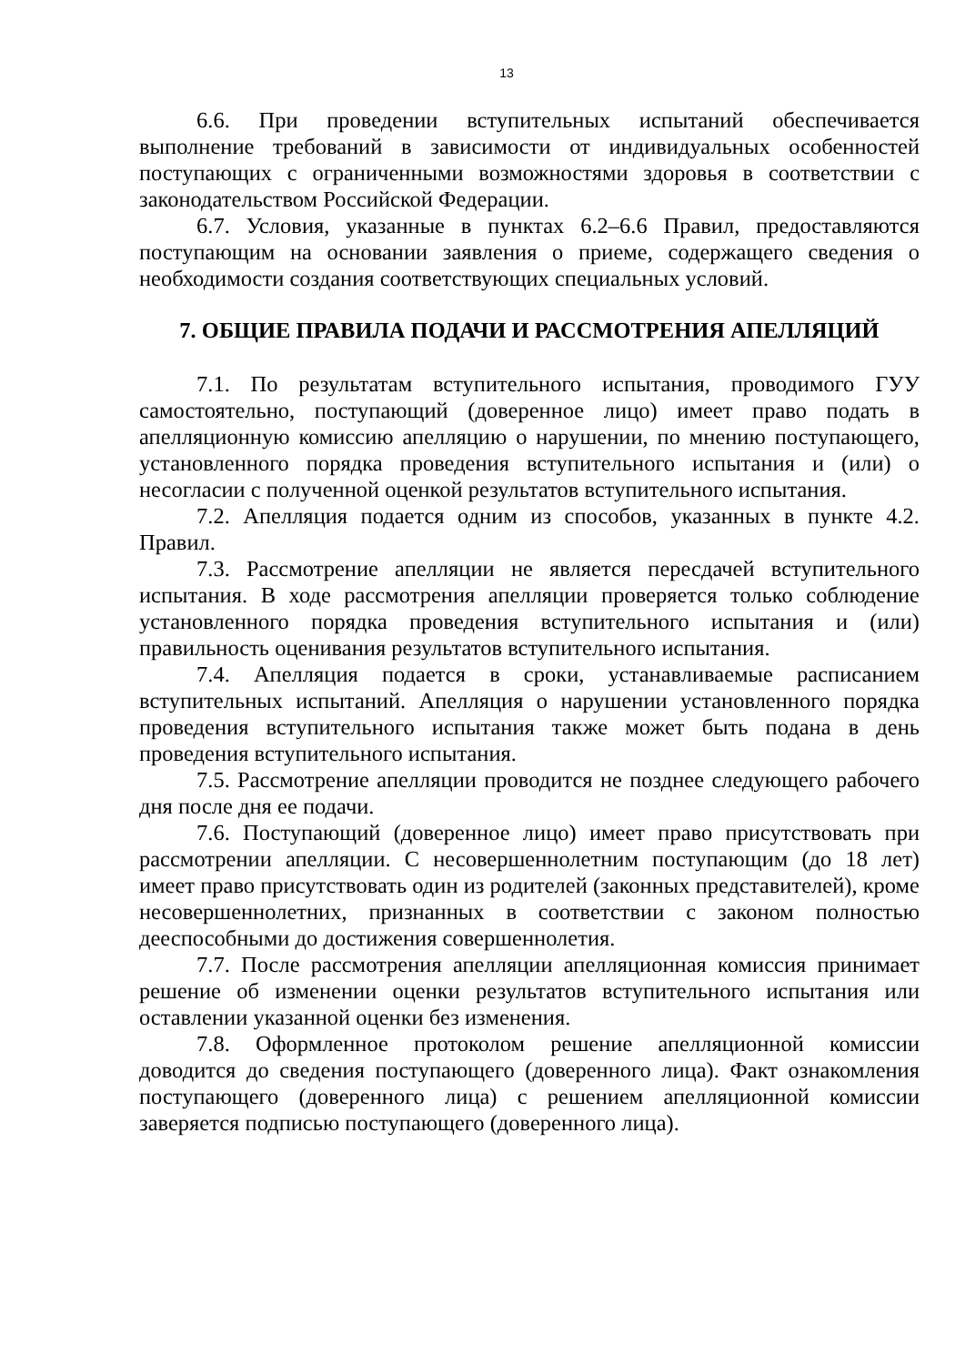13
6.6. При проведении вступительных испытаний обеспечивается выполнение требований в зависимости от индивидуальных особенностей поступающих с ограниченными возможностями здоровья в соответствии с законодательством Российской Федерации.
6.7. Условия, указанные в пунктах 6.2–6.6 Правил, предоставляются поступающим на основании заявления о приеме, содержащего сведения о необходимости создания соответствующих специальных условий.
7. ОБЩИЕ ПРАВИЛА ПОДАЧИ И РАССМОТРЕНИЯ АПЕЛЛЯЦИЙ
7.1. По результатам вступительного испытания, проводимого ГУУ самостоятельно, поступающий (доверенное лицо) имеет право подать в апелляционную комиссию апелляцию о нарушении, по мнению поступающего, установленного порядка проведения вступительного испытания и (или) о несогласии с полученной оценкой результатов вступительного испытания.
7.2. Апелляция подается одним из способов, указанных в пункте 4.2. Правил.
7.3. Рассмотрение апелляции не является пересдачей вступительного испытания. В ходе рассмотрения апелляции проверяется только соблюдение установленного порядка проведения вступительного испытания и (или) правильность оценивания результатов вступительного испытания.
7.4. Апелляция подается в сроки, устанавливаемые расписанием вступительных испытаний. Апелляция о нарушении установленного порядка проведения вступительного испытания также может быть подана в день проведения вступительного испытания.
7.5. Рассмотрение апелляции проводится не позднее следующего рабочего дня после дня ее подачи.
7.6. Поступающий (доверенное лицо) имеет право присутствовать при рассмотрении апелляции. С несовершеннолетним поступающим (до 18 лет) имеет право присутствовать один из родителей (законных представителей), кроме несовершеннолетних, признанных в соответствии с законом полностью дееспособными до достижения совершеннолетия.
7.7. После рассмотрения апелляции апелляционная комиссия принимает решение об изменении оценки результатов вступительного испытания или оставлении указанной оценки без изменения.
7.8. Оформленное протоколом решение апелляционной комиссии доводится до сведения поступающего (доверенного лица). Факт ознакомления поступающего (доверенного лица) с решением апелляционной комиссии заверяется подписью поступающего (доверенного лица).